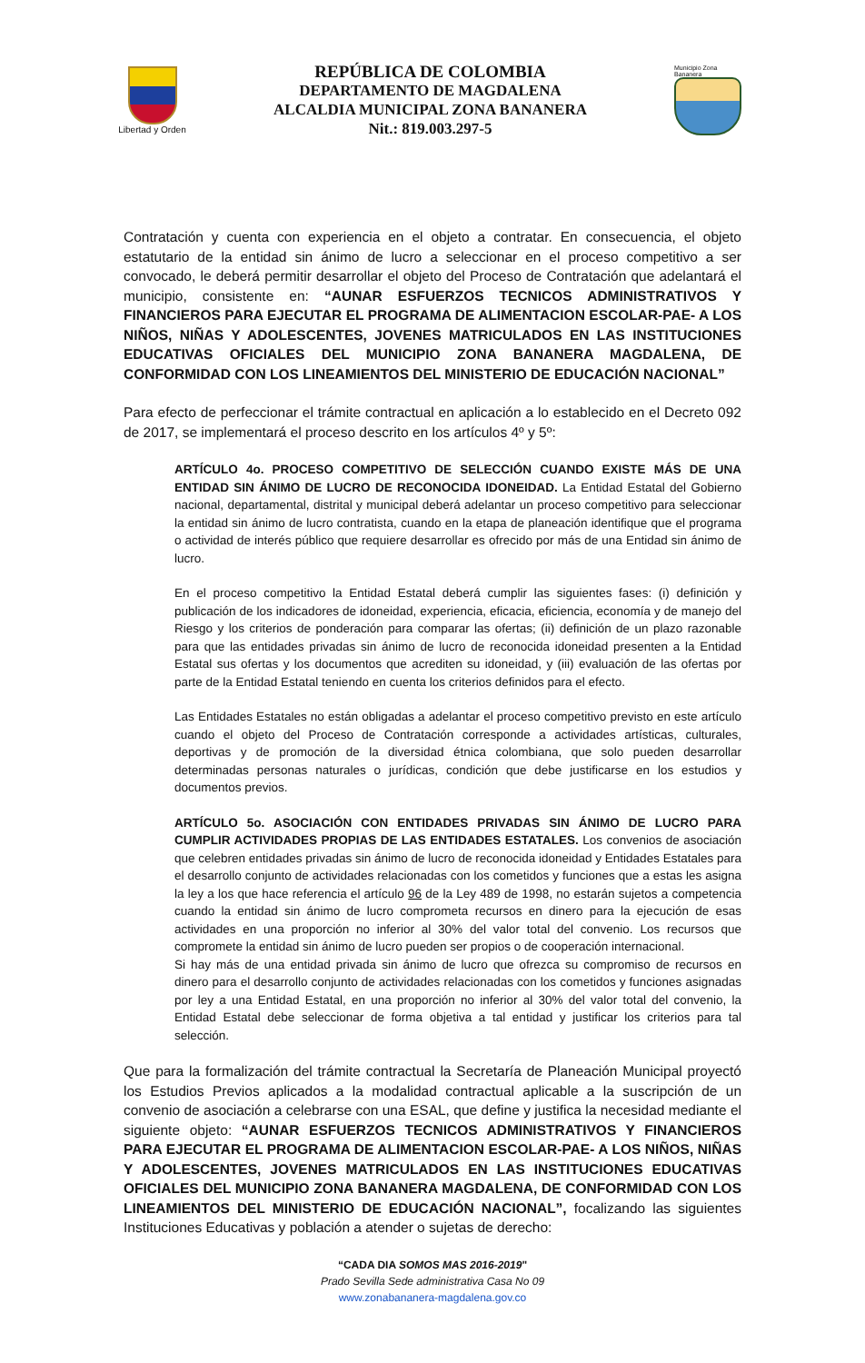Libertad y Orden
REPÚBLICA DE COLOMBIA
DEPARTAMENTO DE MAGDALENA
ALCALDIA MUNICIPAL ZONA BANANERA
Nit.: 819.003.297-5
Municipio Zona Bananera
Contratación y cuenta con experiencia en el objeto a contratar. En consecuencia, el objeto estatutario de la entidad sin ánimo de lucro a seleccionar en el proceso competitivo a ser convocado, le deberá permitir desarrollar el objeto del Proceso de Contratación que adelantará el municipio, consistente en: “AUNAR ESFUERZOS TECNICOS ADMINISTRATIVOS Y FINANCIEROS PARA EJECUTAR EL PROGRAMA DE ALIMENTACION ESCOLAR-PAE- A LOS NIÑOS, NIÑAS Y ADOLESCENTES, JOVENES MATRICULADOS EN LAS INSTITUCIONES EDUCATIVAS OFICIALES DEL MUNICIPIO ZONA BANANERA MAGDALENA, DE CONFORMIDAD CON LOS LINEAMIENTOS DEL MINISTERIO DE EDUCACIÓN NACIONAL”
Para efecto de perfeccionar el trámite contractual en aplicación a lo establecido en el Decreto 092 de 2017, se implementará el proceso descrito en los artículos 4º y 5º:
ARTÍCULO 4o. PROCESO COMPETITIVO DE SELECCIÓN CUANDO EXISTE MÁS DE UNA ENTIDAD SIN ÁNIMO DE LUCRO DE RECONOCIDA IDONEIDAD. La Entidad Estatal del Gobierno nacional, departamental, distrital y municipal deberá adelantar un proceso competitivo para seleccionar la entidad sin ánimo de lucro contratista, cuando en la etapa de planeación identifique que el programa o actividad de interés público que requiere desarrollar es ofrecido por más de una Entidad sin ánimo de lucro.
En el proceso competitivo la Entidad Estatal deberá cumplir las siguientes fases: (i) definición y publicación de los indicadores de idoneidad, experiencia, eficacia, eficiencia, economía y de manejo del Riesgo y los criterios de ponderación para comparar las ofertas; (ii) definición de un plazo razonable para que las entidades privadas sin ánimo de lucro de reconocida idoneidad presenten a la Entidad Estatal sus ofertas y los documentos que acrediten su idoneidad, y (iii) evaluación de las ofertas por parte de la Entidad Estatal teniendo en cuenta los criterios definidos para el efecto.
Las Entidades Estatales no están obligadas a adelantar el proceso competitivo previsto en este artículo cuando el objeto del Proceso de Contratación corresponde a actividades artísticas, culturales, deportivas y de promoción de la diversidad étnica colombiana, que solo pueden desarrollar determinadas personas naturales o jurídicas, condición que debe justificarse en los estudios y documentos previos.
ARTÍCULO 5o. ASOCIACIÓN CON ENTIDADES PRIVADAS SIN ÁNIMO DE LUCRO PARA CUMPLIR ACTIVIDADES PROPIAS DE LAS ENTIDADES ESTATALES. Los convenios de asociación que celebren entidades privadas sin ánimo de lucro de reconocida idoneidad y Entidades Estatales para el desarrollo conjunto de actividades relacionadas con los cometidos y funciones que a estas les asigna la ley a los que hace referencia el artículo 96 de la Ley 489 de 1998, no estarán sujetos a competencia cuando la entidad sin ánimo de lucro comprometa recursos en dinero para la ejecución de esas actividades en una proporción no inferior al 30% del valor total del convenio. Los recursos que compromete la entidad sin ánimo de lucro pueden ser propios o de cooperación internacional.
Si hay más de una entidad privada sin ánimo de lucro que ofrezca su compromiso de recursos en dinero para el desarrollo conjunto de actividades relacionadas con los cometidos y funciones asignadas por ley a una Entidad Estatal, en una proporción no inferior al 30% del valor total del convenio, la Entidad Estatal debe seleccionar de forma objetiva a tal entidad y justificar los criterios para tal selección.
Que para la formalización del trámite contractual la Secretaría de Planeación Municipal proyectó los Estudios Previos aplicados a la modalidad contractual aplicable a la suscripción de un convenio de asociación a celebrarse con una ESAL, que define y justifica la necesidad mediante el siguiente objeto: “AUNAR ESFUERZOS TECNICOS ADMINISTRATIVOS Y FINANCIEROS PARA EJECUTAR EL PROGRAMA DE ALIMENTACION ESCOLAR-PAE- A LOS NIÑOS, NIÑAS Y ADOLESCENTES, JOVENES MATRICULADOS EN LAS INSTITUCIONES EDUCATIVAS OFICIALES DEL MUNICIPIO ZONA BANANERA MAGDALENA, DE CONFORMIDAD CON LOS LINEAMIENTOS DEL MINISTERIO DE EDUCACIÓN NACIONAL”, focalizando las siguientes Instituciones Educativas y población a atender o sujetas de derecho:
“CADA DIA SOMOS MAS 2016-2019"
Prado Sevilla Sede administrativa Casa No 09
www.zonabananera-magdalena.gov.co